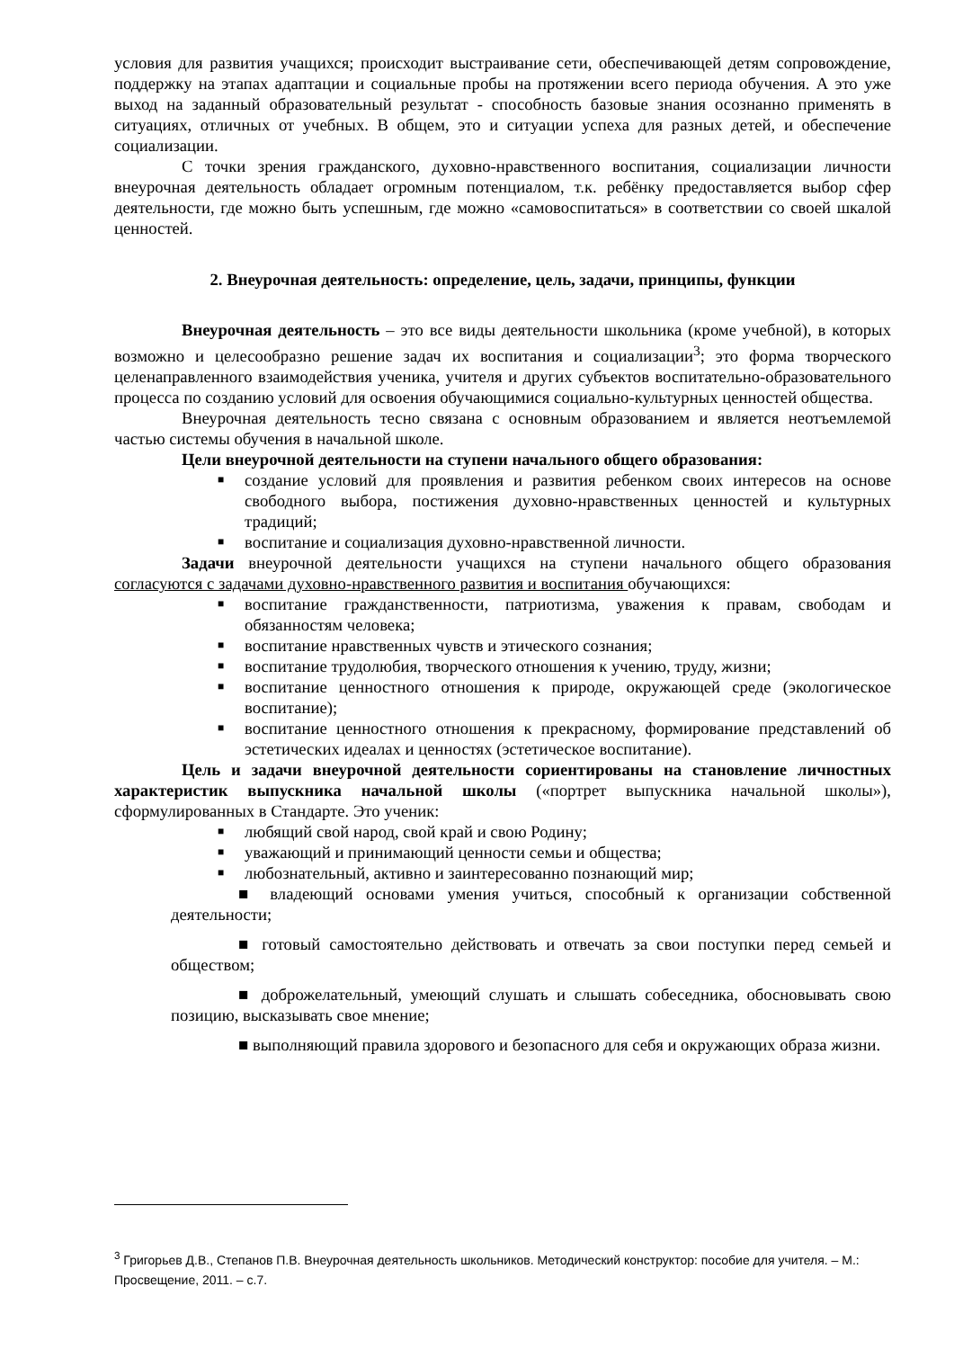условия для развития учащихся; происходит выстраивание сети, обеспечивающей детям сопровождение, поддержку на этапах адаптации и социальные пробы на протяжении всего периода обучения. А это уже выход на заданный образовательный результат - способность базовые знания осознанно применять в ситуациях, отличных от учебных. В общем, это и ситуации успеха для разных детей, и обеспечение социализации.
С точки зрения гражданского, духовно-нравственного воспитания, социализации личности внеурочная деятельность обладает огромным потенциалом, т.к. ребёнку предоставляется выбор сфер деятельности, где можно быть успешным, где можно «самовоспитаться» в соответствии со своей шкалой ценностей.
2. Внеурочная деятельность: определение, цель, задачи, принципы, функции
Внеурочная деятельность – это все виды деятельности школьника (кроме учебной), в которых возможно и целесообразно решение задач их воспитания и социализации<sup>3</sup>; это форма творческого целенаправленного взаимодействия ученика, учителя и других субъектов воспитательно-образовательного процесса по созданию условий для освоения обучающимися социально-культурных ценностей общества.
Внеурочная деятельность тесно связана с основным образованием и является неотъемлемой частью системы обучения в начальной школе.
Цели внеурочной деятельности на ступени начального общего образования:
■ создание условий для проявления и развития ребенком своих интересов на основе свободного выбора, постижения духовно-нравственных ценностей и культурных традиций;
■ воспитание и социализация духовно-нравственной личности.
Задачи внеурочной деятельности учащихся на ступени начального общего образования согласуются с задачами духовно-нравственного развития и воспитания обучающихся:
■ воспитание гражданственности, патриотизма, уважения к правам, свободам и обязанностям человека;
■ воспитание нравственных чувств и этического сознания;
■ воспитание трудолюбия, творческого отношения к учению, труду, жизни;
■ воспитание ценностного отношения к природе, окружающей среде (экологическое воспитание);
■ воспитание ценностного отношения к прекрасному, формирование представлений об эстетических идеалах и ценностях (эстетическое воспитание).
Цель и задачи внеурочной деятельности сориентированы на становление личностных характеристик выпускника начальной школы («портрет выпускника начальной школы»), сформулированных в Стандарте. Это ученик:
■ любящий свой народ, свой край и свою Родину;
■ уважающий и принимающий ценности семьи и общества;
■ любознательный, активно и заинтересованно познающий мир;
■ владеющий основами умения учиться, способный к организации собственной деятельности;
■ готовый самостоятельно действовать и отвечать за свои поступки перед семьей и обществом;
■ доброжелательный, умеющий слушать и слышать собеседника, обосновывать свою позицию, высказывать свое мнение;
■ выполняющий правила здорового и безопасного для себя и окружающих образа жизни.
<sup>3</sup> Григорьев Д.В., Степанов П.В. Внеурочная деятельность школьников. Методический конструктор: пособие для учителя. – М.: Просвещение, 2011. – с.7.